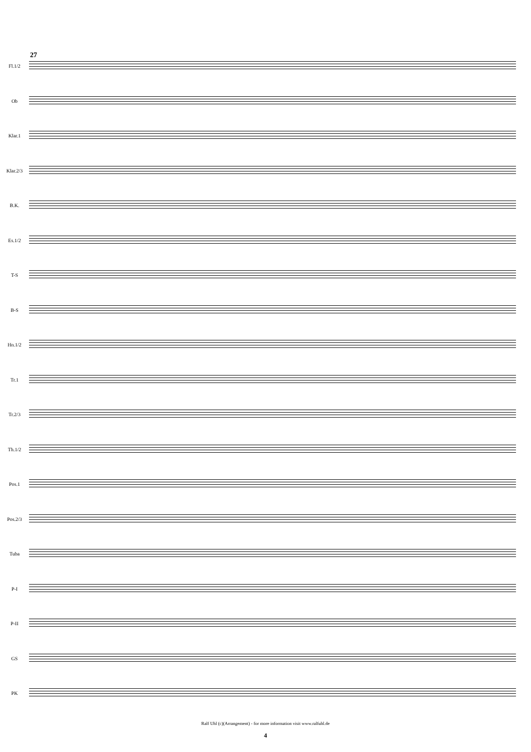27
Fl.1/2
Ob
Klar.1
Klar.2/3
B.K.
Es.1/2
T-S
B-S
Hn.1/2
Tr.1
Tr.2/3
Th.1/2
Pos.1
Pos.2/3
Tuba
P-I
P-II
GS
PK
Ralf Uhl (c)(Arrangement) - for more information visit www.ralfuhl.de
4